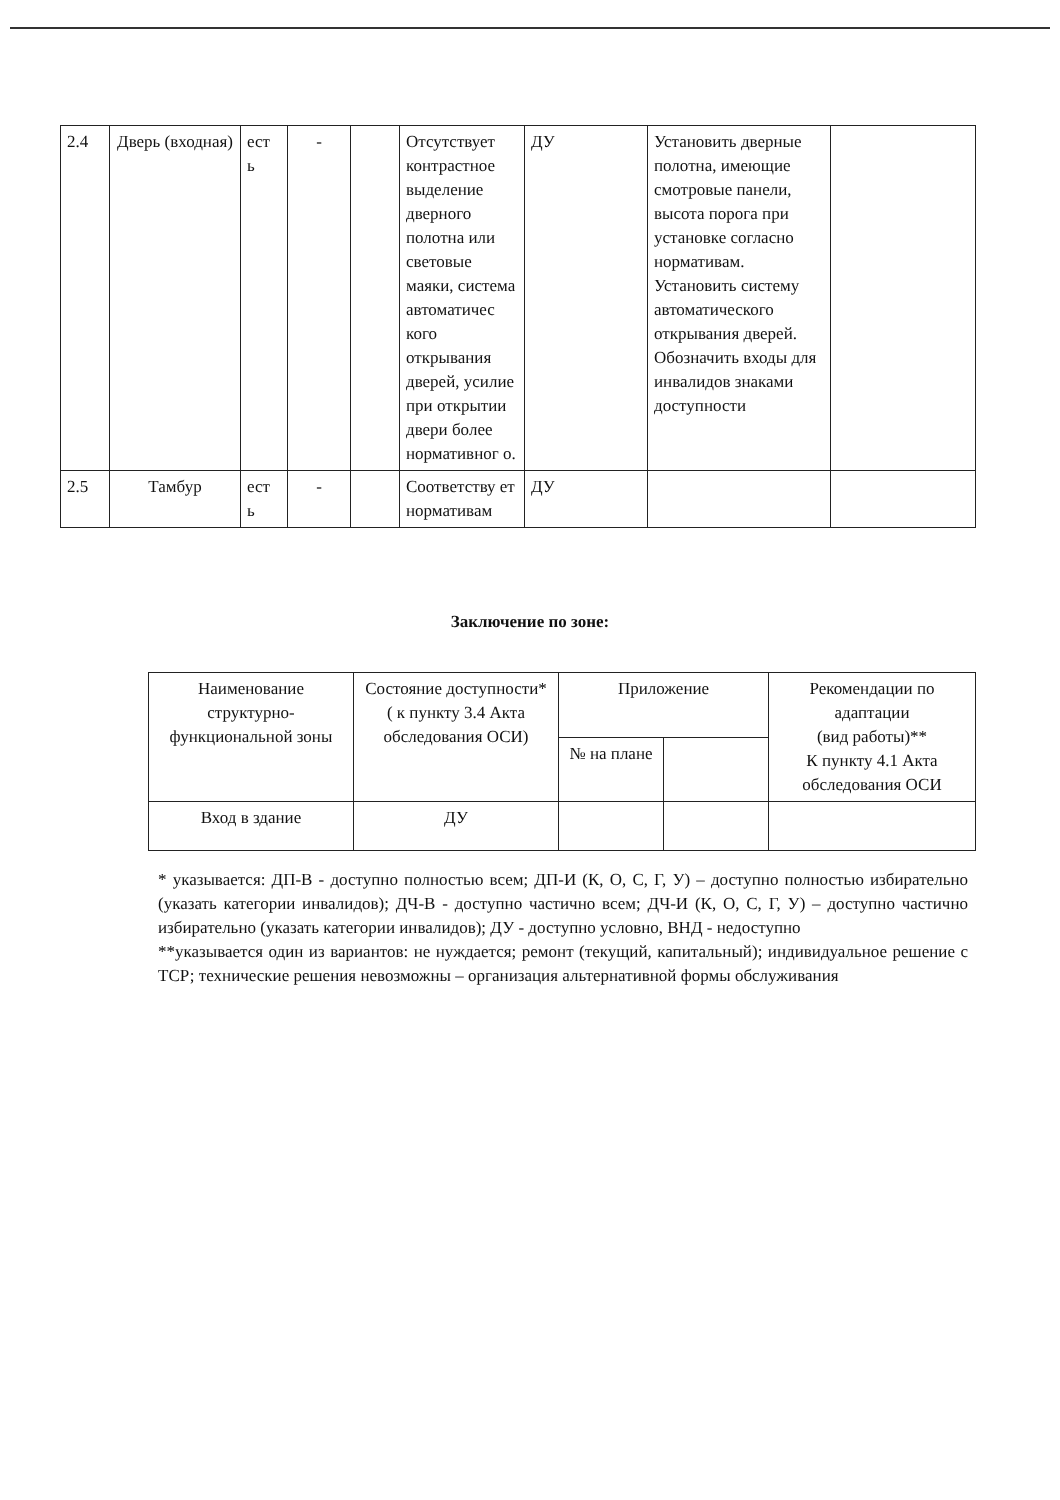| 2.4 | Дверь (входная) | ест ь | - | | Отсутствует контрастное выделение дверного полотна или световые маяки, система автоматичес кого открывания дверей, усилие при открытии двери более нормативног о. | ДУ | Установить дверные полотна, имеющие смотровые панели, высота порога при установке согласно нормативам. Установить систему автоматического открывания дверей. Обозначить входы для инвалидов знаками доступности | |
| 2.5 | Тамбур | ест ь | - | | Соответству ет нормативам | ДУ | | |
Заключение по зоне:
| Наименование структурно-функциональной зоны | Состояние доступности* ( к пункту 3.4 Акта обследования ОСИ) | Приложение | | Рекомендации по адаптации (вид работы)** К пункту 4.1 Акта обследования ОСИ |
| | | № на плане | | |
| Вход в здание | ДУ | | | |
* указывается: ДП-В - доступно полностью всем; ДП-И (К, О, С, Г, У) – доступно полностью избирательно (указать категории инвалидов); ДЧ-В - доступно частично всем; ДЧ-И (К, О, С, Г, У) – доступно частично избирательно (указать категории инвалидов); ДУ - доступно условно, ВНД - недоступно
**указывается один из вариантов: не нуждается; ремонт (текущий, капитальный); индивидуальное решение с ТСР; технические решения невозможны – организация альтернативной формы обслуживания